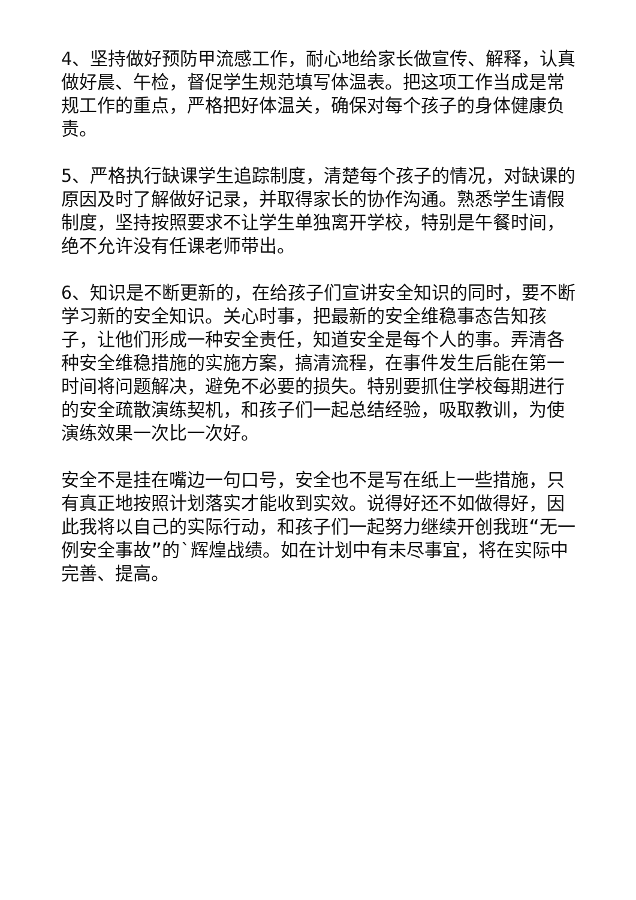4、坚持做好预防甲流感工作，耐心地给家长做宣传、解释，认真做好晨、午检，督促学生规范填写体温表。把这项工作当成是常规工作的重点，严格把好体温关，确保对每个孩子的身体健康负责。
5、严格执行缺课学生追踪制度，清楚每个孩子的情况，对缺课的原因及时了解做好记录，并取得家长的协作沟通。熟悉学生请假制度，坚持按照要求不让学生单独离开学校，特别是午餐时间，绝不允许没有任课老师带出。
6、知识是不断更新的，在给孩子们宣讲安全知识的同时，要不断学习新的安全知识。关心时事，把最新的安全维稳事态告知孩子，让他们形成一种安全责任，知道安全是每个人的事。弄清各种安全维稳措施的实施方案，搞清流程，在事件发生后能在第一时间将问题解决，避免不必要的损失。特别要抓住学校每期进行的安全疏散演练契机，和孩子们一起总结经验，吸取教训，为使演练效果一次比一次好。
安全不是挂在嘴边一句口号，安全也不是写在纸上一些措施，只有真正地按照计划落实才能收到实效。说得好还不如做得好，因此我将以自己的实际行动，和孩子们一起努力继续开创我班“无一例安全事故”的`辉煌战绩。如在计划中有未尽事宜，将在实际中完善、提高。